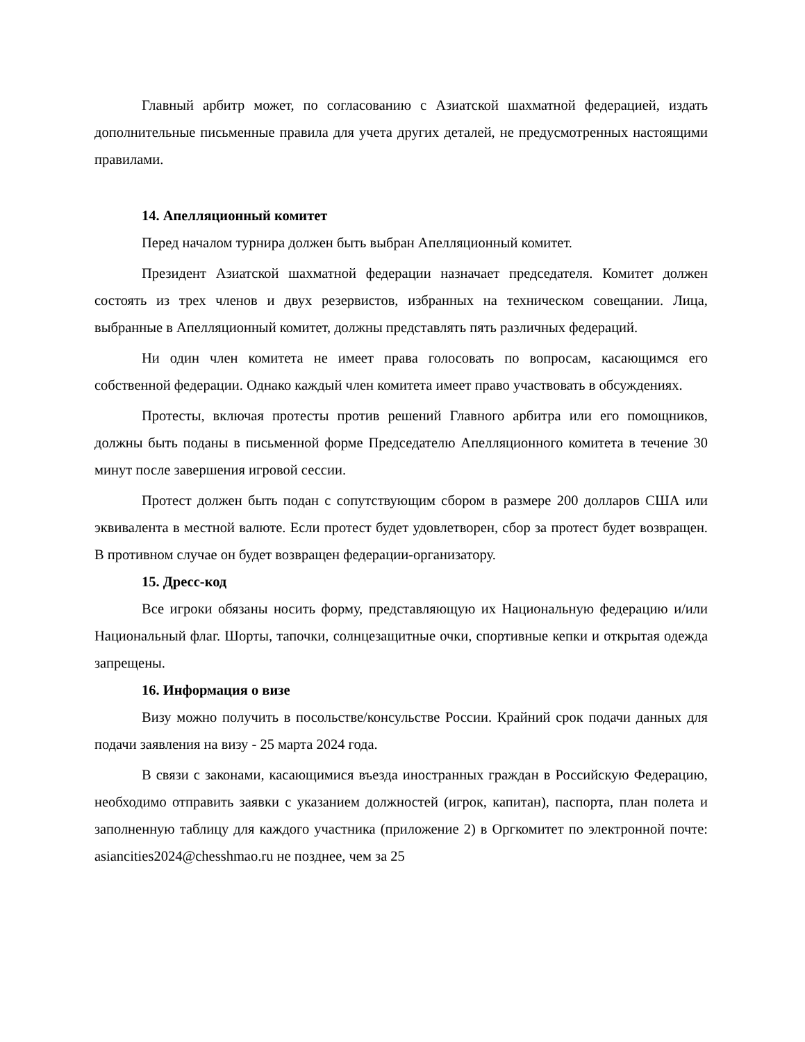Главный арбитр может, по согласованию с Азиатской шахматной федерацией, издать дополнительные письменные правила для учета других деталей, не предусмотренных настоящими правилами.
14. Апелляционный комитет
Перед началом турнира должен быть выбран Апелляционный комитет.
Президент Азиатской шахматной федерации назначает председателя. Комитет должен состоять из трех членов и двух резервистов, избранных на техническом совещании. Лица, выбранные в Апелляционный комитет, должны представлять пять различных федераций.
Ни один член комитета не имеет права голосовать по вопросам, касающимся его собственной федерации. Однако каждый член комитета имеет право участвовать в обсуждениях.
Протесты, включая протесты против решений Главного арбитра или его помощников, должны быть поданы в письменной форме Председателю Апелляционного комитета в течение 30 минут после завершения игровой сессии.
Протест должен быть подан с сопутствующим сбором в размере 200 долларов США или эквивалента в местной валюте. Если протест будет удовлетворен, сбор за протест будет возвращен. В противном случае он будет возвращен федерации-организатору.
15. Дресс-код
Все игроки обязаны носить форму, представляющую их Национальную федерацию и/или Национальный флаг. Шорты, тапочки, солнцезащитные очки, спортивные кепки и открытая одежда запрещены.
16. Информация о визе
Визу можно получить в посольстве/консульстве России. Крайний срок подачи данных для подачи заявления на визу - 25 марта 2024 года.
В связи с законами, касающимися въезда иностранных граждан в Российскую Федерацию, необходимо отправить заявки с указанием должностей (игрок, капитан), паспорта, план полета и заполненную таблицу для каждого участника (приложение 2) в Оргкомитет по электронной почте: asiancities2024@chesshmao.ru не позднее, чем за 25